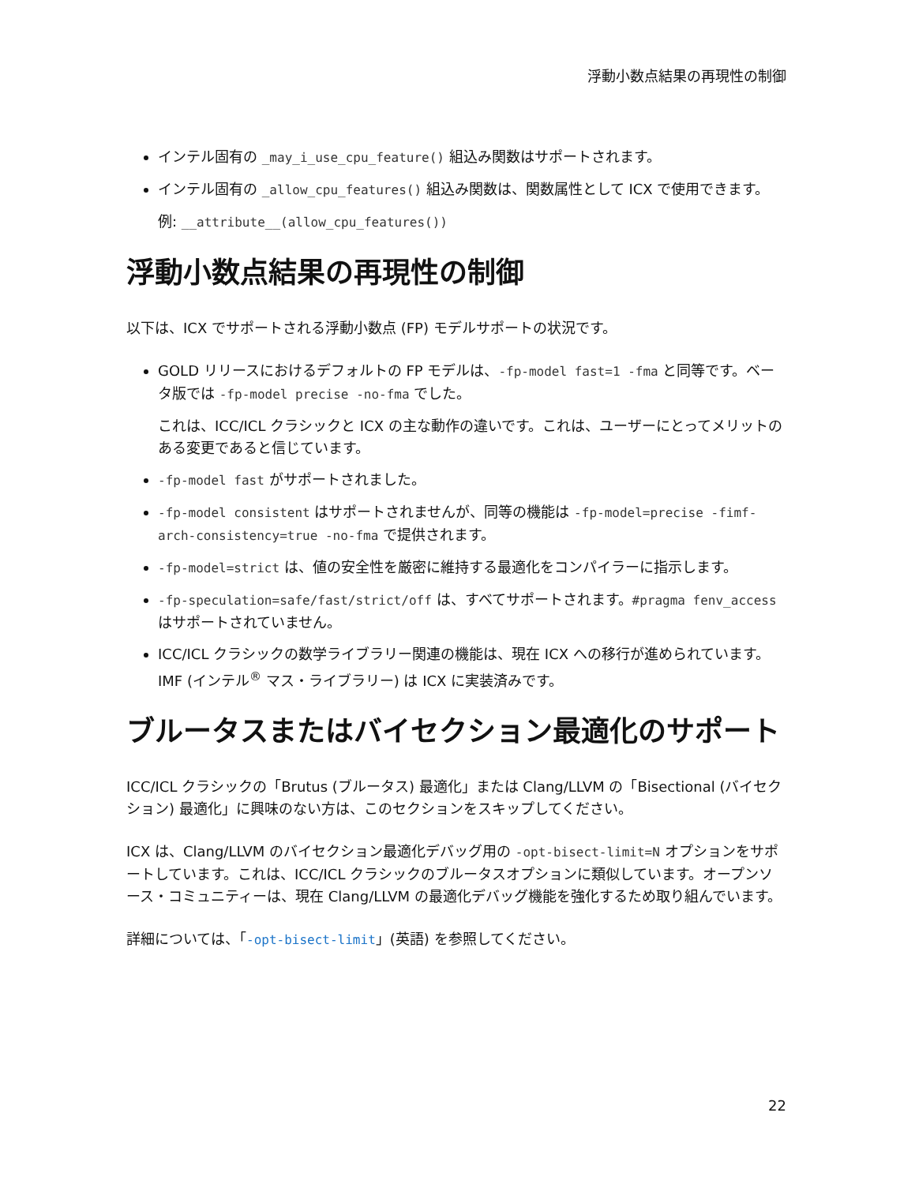浮動小数点結果の再現性の制御
インテル固有の _may_i_use_cpu_feature() 組込み関数はサポートされます。
インテル固有の _allow_cpu_features() 組込み関数は、関数属性として ICX で使用できます。
例: __attribute__(allow_cpu_features())
浮動小数点結果の再現性の制御
以下は、ICX でサポートされる浮動小数点 (FP) モデルサポートの状況です。
GOLD リリースにおけるデフォルトの FP モデルは、-fp-model fast=1 -fma と同等です。ベータ版では -fp-model precise -no-fma でした。
これは、ICC/ICL クラシックと ICX の主な動作の違いです。これは、ユーザーにとってメリットのある変更であると信じています。
-fp-model fast がサポートされました。
-fp-model consistent はサポートされませんが、同等の機能は -fp-model=precise -fimf-arch-consistency=true -no-fma で提供されます。
-fp-model=strict は、値の安全性を厳密に維持する最適化をコンパイラーに指示します。
-fp-speculation=safe/fast/strict/off は、すべてサポートされます。#pragma fenv_access はサポートされていません。
ICC/ICL クラシックの数学ライブラリー関連の機能は、現在 ICX への移行が進められています。IMF (インテル<sup>®</sup> マス・ライブラリー) は ICX に実装済みです。
ブルータスまたはバイセクション最適化のサポート
ICC/ICL クラシックの「Brutus (ブルータス) 最適化」または Clang/LLVM の「Bisectional (バイセクション) 最適化」に興味のない方は、このセクションをスキップしてください。
ICX は、Clang/LLVM のバイセクション最適化デバッグ用の -opt-bisect-limit=N オプションをサポートしています。これは、ICC/ICL クラシックのブルータスオプションに類似しています。オープンソース・コミュニティーは、現在 Clang/LLVM の最適化デバッグ機能を強化するため取り組んでいます。
詳細については、「-opt-bisect-limit」(英語) を参照してください。
22